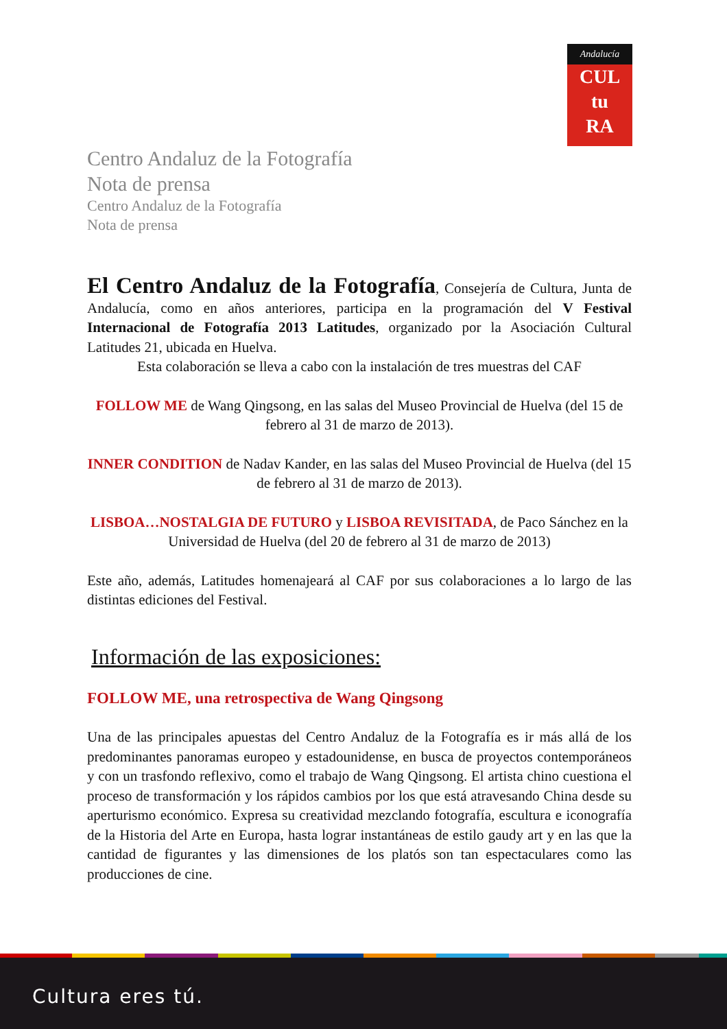Andalucía
CUL
tu
RA
Centro Andaluz de la Fotografía
Nota de prensa
Centro Andaluz de la Fotografía
Nota de prensa
El Centro Andaluz de la Fotografía, Consejería de Cultura, Junta de Andalucía, como en años anteriores, participa en la programación del V Festival Internacional de Fotografía 2013 Latitudes, organizado por la Asociación Cultural Latitudes 21, ubicada en Huelva.
Esta colaboración se lleva a cabo con la instalación de tres muestras del CAF
FOLLOW ME de Wang Qingsong, en las salas del Museo Provincial de Huelva (del 15 de febrero al 31 de marzo de 2013).
INNER CONDITION de Nadav Kander, en las salas del Museo Provincial de Huelva (del 15 de febrero al 31 de marzo de 2013).
LISBOA…NOSTALGIA DE FUTURO y LISBOA REVISITADA, de Paco Sánchez en la Universidad de Huelva (del 20 de febrero al 31 de marzo de 2013)
Este año, además, Latitudes homenajeará al CAF por sus colaboraciones a lo largo de las distintas ediciones del Festival.
Información de las exposiciones:
FOLLOW ME, una retrospectiva de Wang Qingsong
Una de las principales apuestas del Centro Andaluz de la Fotografía es ir más allá de los predominantes panoramas europeo y estadounidense, en busca de proyectos contemporáneos y con un trasfondo reflexivo, como el trabajo de Wang Qingsong. El artista chino cuestiona el proceso de transformación y los rápidos cambios por los que está atravesando China desde su aperturismo económico. Expresa su creatividad mezclando fotografía, escultura e iconografía de la Historia del Arte en Europa, hasta lograr instantáneas de estilo gaudy art y en las que la cantidad de figurantes y las dimensiones de los platós son tan espectaculares como las producciones de cine.
Cultura eres tú.